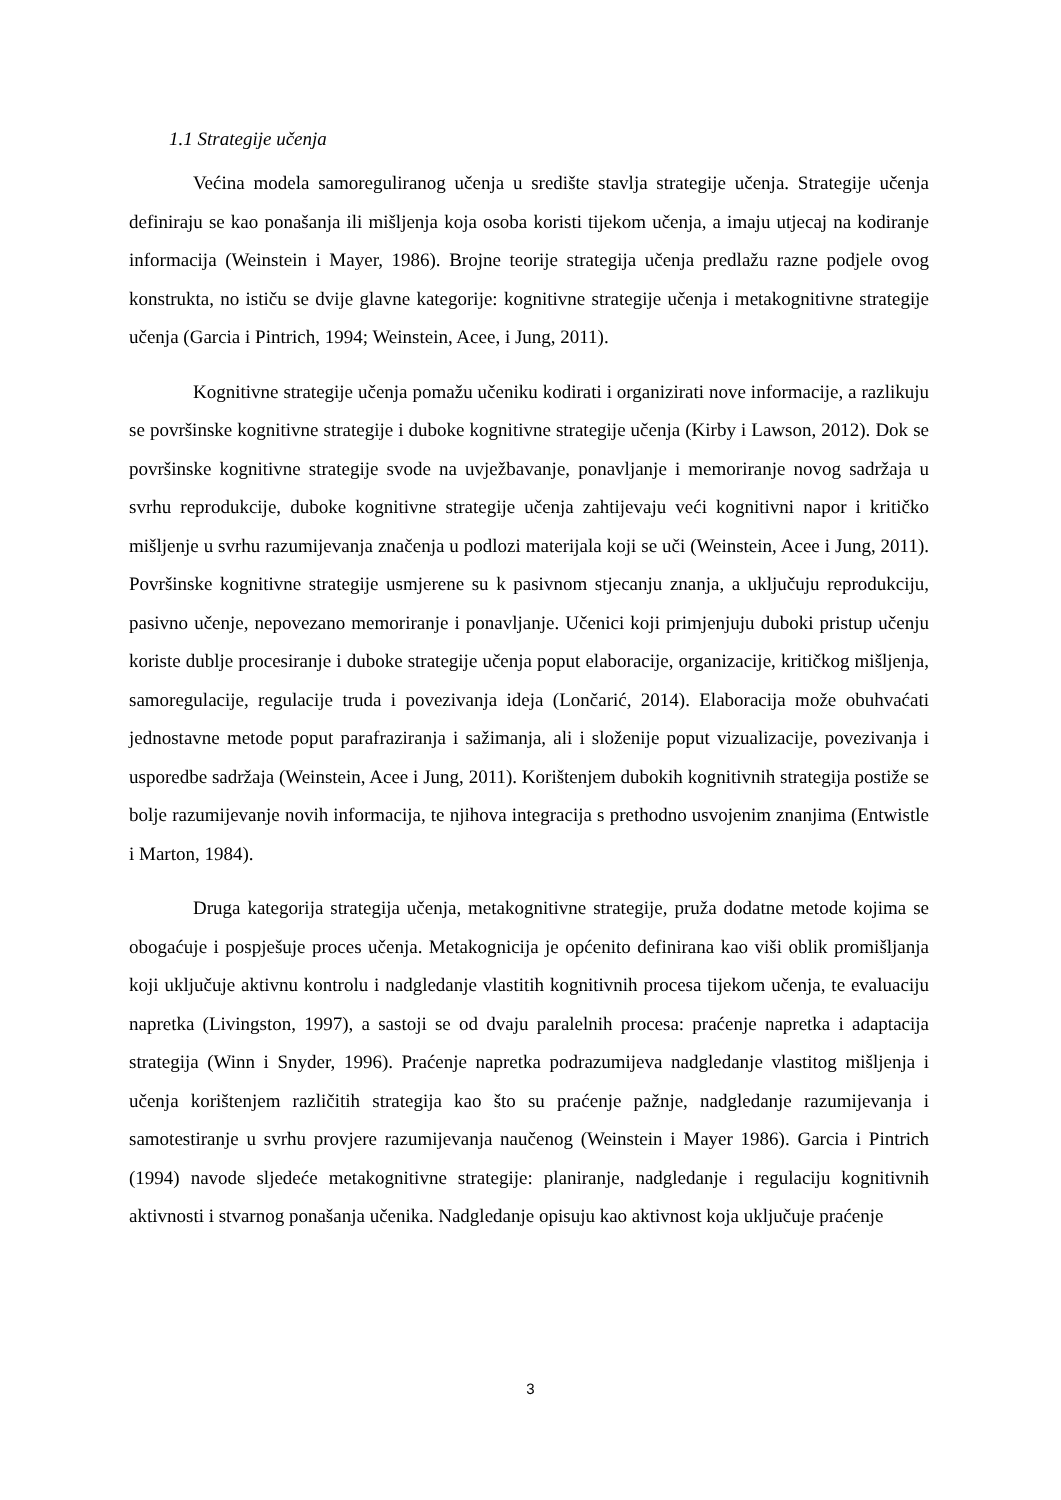1.1 Strategije učenja
Većina modela samoreguliranog učenja u središte stavlja strategije učenja. Strategije učenja definiraju se kao ponašanja ili mišljenja koja osoba koristi tijekom učenja, a imaju utjecaj na kodiranje informacija (Weinstein i Mayer, 1986). Brojne teorije strategija učenja predlažu razne podjele ovog konstrukta, no ističu se dvije glavne kategorije: kognitivne strategije učenja i metakognitivne strategije učenja (Garcia i Pintrich, 1994; Weinstein, Acee, i Jung, 2011).
Kognitivne strategije učenja pomažu učeniku kodirati i organizirati nove informacije, a razlikuju se površinske kognitivne strategije i duboke kognitivne strategije učenja (Kirby i Lawson, 2012). Dok se površinske kognitivne strategije svode na uvježbavanje, ponavljanje i memoriranje novog sadržaja u svrhu reprodukcije, duboke kognitivne strategije učenja zahtijevaju veći kognitivni napor i kritičko mišljenje u svrhu razumijevanja značenja u podlozi materijala koji se uči (Weinstein, Acee i Jung, 2011). Površinske kognitivne strategije usmjerene su k pasivnom stjecanju znanja, a uključuju reprodukciju, pasivno učenje, nepovezano memoriranje i ponavljanje. Učenici koji primjenjuju duboki pristup učenju koriste dublje procesiranje i duboke strategije učenja poput elaboracije, organizacije, kritičkog mišljenja, samoregulacije, regulacije truda i povezivanja ideja (Lončarić, 2014). Elaboracija može obuhvaćati jednostavne metode poput parafraziranja i sažimanja, ali i složenije poput vizualizacije, povezivanja i usporedbe sadržaja (Weinstein, Acee i Jung, 2011). Korištenjem dubokih kognitivnih strategija postiže se bolje razumijevanje novih informacija, te njihova integracija s prethodno usvojenim znanjima (Entwistle i Marton, 1984).
Druga kategorija strategija učenja, metakognitivne strategije, pruža dodatne metode kojima se obogaćuje i pospješuje proces učenja. Metakognicija je općenito definirana kao viši oblik promišljanja koji uključuje aktivnu kontrolu i nadgledanje vlastitih kognitivnih procesa tijekom učenja, te evaluaciju napretka (Livingston, 1997), a sastoji se od dvaju paralelnih procesa: praćenje napretka i adaptacija strategija (Winn i Snyder, 1996). Praćenje napretka podrazumijeva nadgledanje vlastitog mišljenja i učenja korištenjem različitih strategija kao što su praćenje pažnje, nadgledanje razumijevanja i samotestiranje u svrhu provjere razumijevanja naučenog (Weinstein i Mayer 1986). Garcia i Pintrich (1994) navode sljedeće metakognitivne strategije: planiranje, nadgledanje i regulaciju kognitivnih aktivnosti i stvarnog ponašanja učenika. Nadgledanje opisuju kao aktivnost koja uključuje praćenje
3